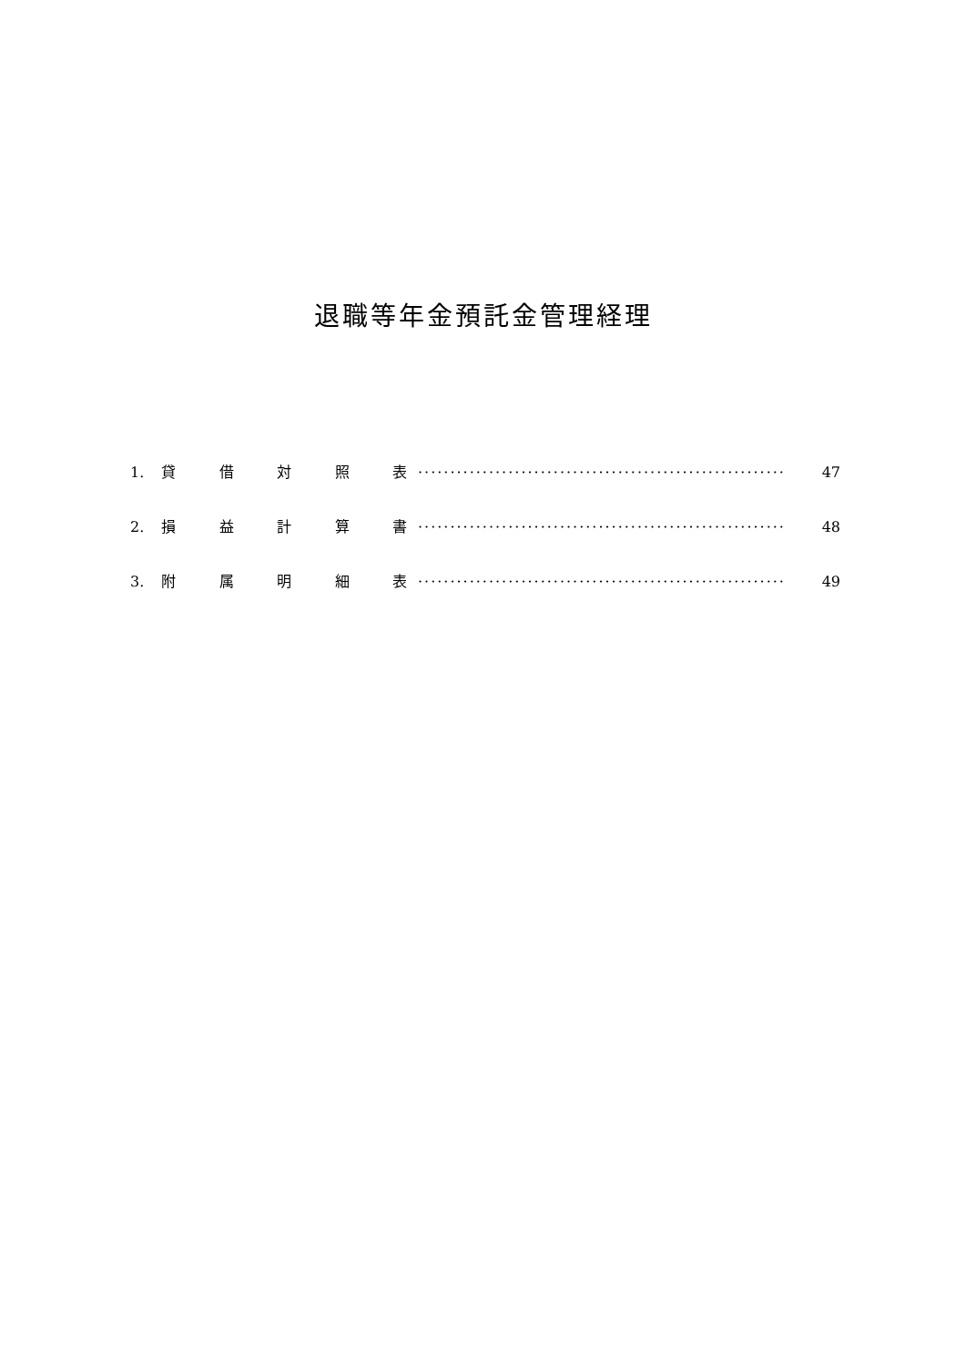退職等年金預託金管理経理
1. 貸 借 対 照 表 ························································· 47
2. 損 益 計 算 書 ························································· 48
3. 附 属 明 細 表 ························································· 49